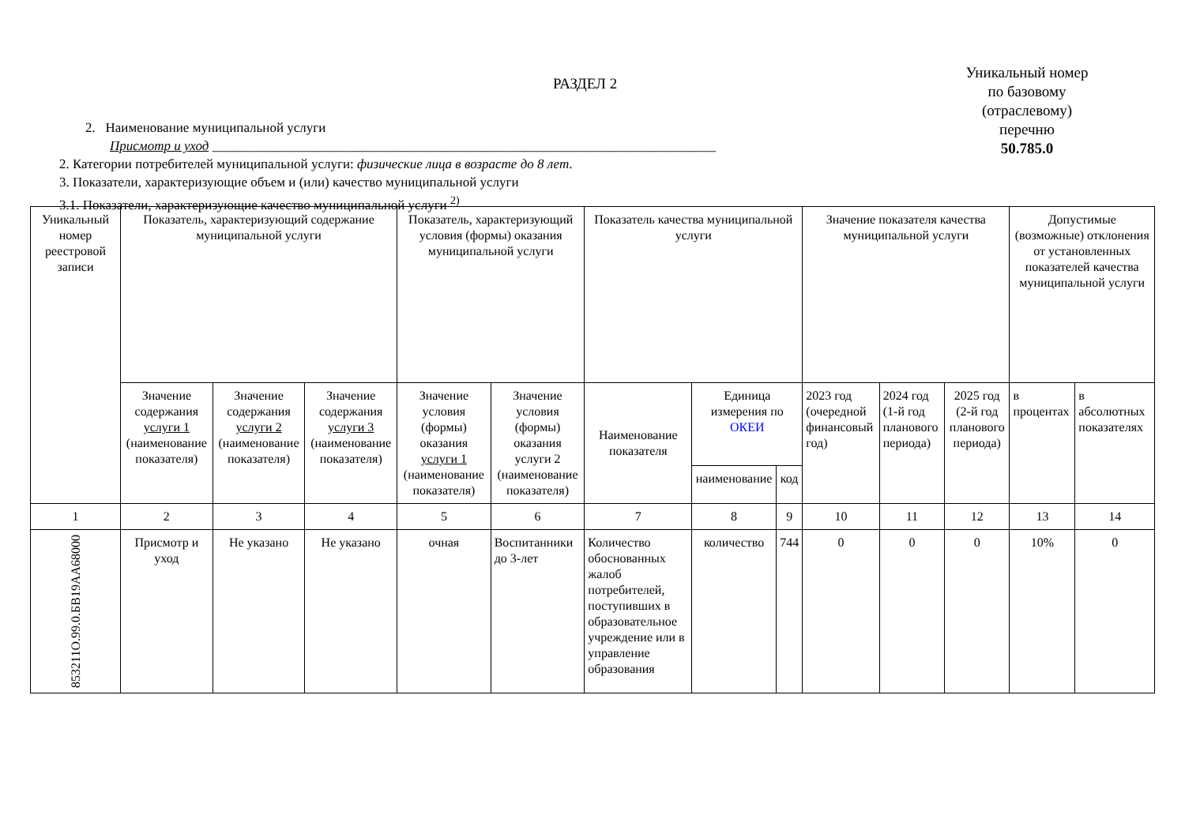РАЗДЕЛ 2
Уникальный номер
по базовому
(отраслевому)
перечню
50.785.0
2. Наименование муниципальной услуги
Присмотр и уход ___________________________________________________________________________
2. Категории потребителей муниципальной услуги: физические лица в возрасте до 8 лет.
3. Показатели, характеризующие объем и (или) качество муниципальной услуги
3.1. Показатели, характеризующие качество муниципальной услуги <sup>2)</sup>
| Уникальный номер реестровой записи | Показатель, характеризующий содержание муниципальной услуги | | | Показатель, характеризующий условия (формы) оказания муниципальной услуги | | Показатель качества муниципальной услуги | | | Значение показателя качества муниципальной услуги | | | Допустимые (возможные) отклонения от установленных показателей качества муниципальной услуги | |
| --- | --- | --- | --- | --- | --- | --- | --- | --- | --- | --- | --- | --- | --- |
| | Значение содержания услуги 1 (наименование показателя) | Значение содержания услуги 2 (наименование показателя) | Значение содержания услуги 3 (наименование показателя) | Значение условия (формы) оказания услуги 1 (наименование показателя) | Значение условия (формы) оказания услуги 2 (наименование показателя) | Наименование показателя | Единица измерения по ОКЕИ | | 2023 год (очередной финансовый год) | 2024 год (1-й год планового периода) | 2025 год (2-й год планового периода) | в процентах | в абсолютных показателях |
| | | | | | | | наименование | код | | | | | |
| 1 | 2 | 3 | 4 | 5 | 6 | 7 | 8 | 9 | 10 | 11 | 12 | 13 | 14 |
| 85321­1О.99.0.БВ19АА68000 | Присмотр и уход | Не указано | Не указано | очная | Воспитанники до 3-лет | Количество обоснованных жалоб потребителей, поступивших в образовательное учреждение или в управление образования | количество | 744 | 0 | 0 | 0 | 10% | 0 |